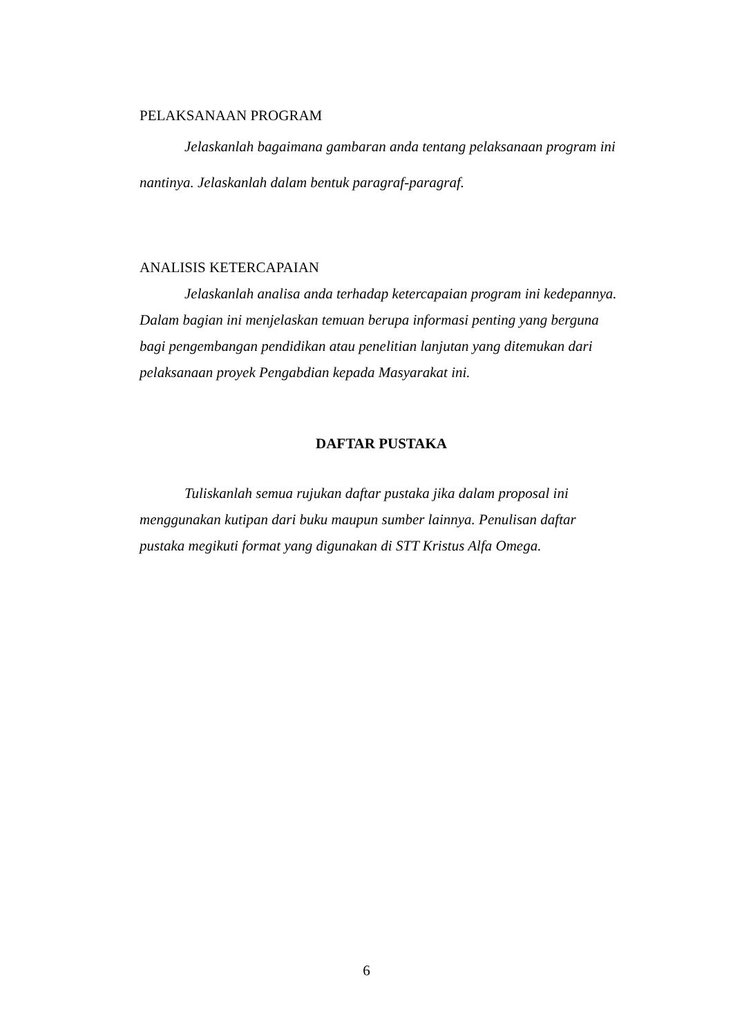PELAKSANAAN PROGRAM
Jelaskanlah bagaimana gambaran anda tentang pelaksanaan program ini nantinya. Jelaskanlah dalam bentuk paragraf-paragraf.
ANALISIS KETERCAPAIAN
Jelaskanlah analisa anda terhadap ketercapaian program ini kedepannya. Dalam bagian ini menjelaskan temuan berupa informasi penting yang berguna bagi pengembangan pendidikan atau penelitian lanjutan yang ditemukan dari pelaksanaan proyek Pengabdian kepada Masyarakat ini.
DAFTAR PUSTAKA
Tuliskanlah semua rujukan daftar pustaka jika dalam proposal ini menggunakan kutipan dari buku maupun sumber lainnya. Penulisan daftar pustaka megikuti format yang digunakan di STT Kristus Alfa Omega.
6